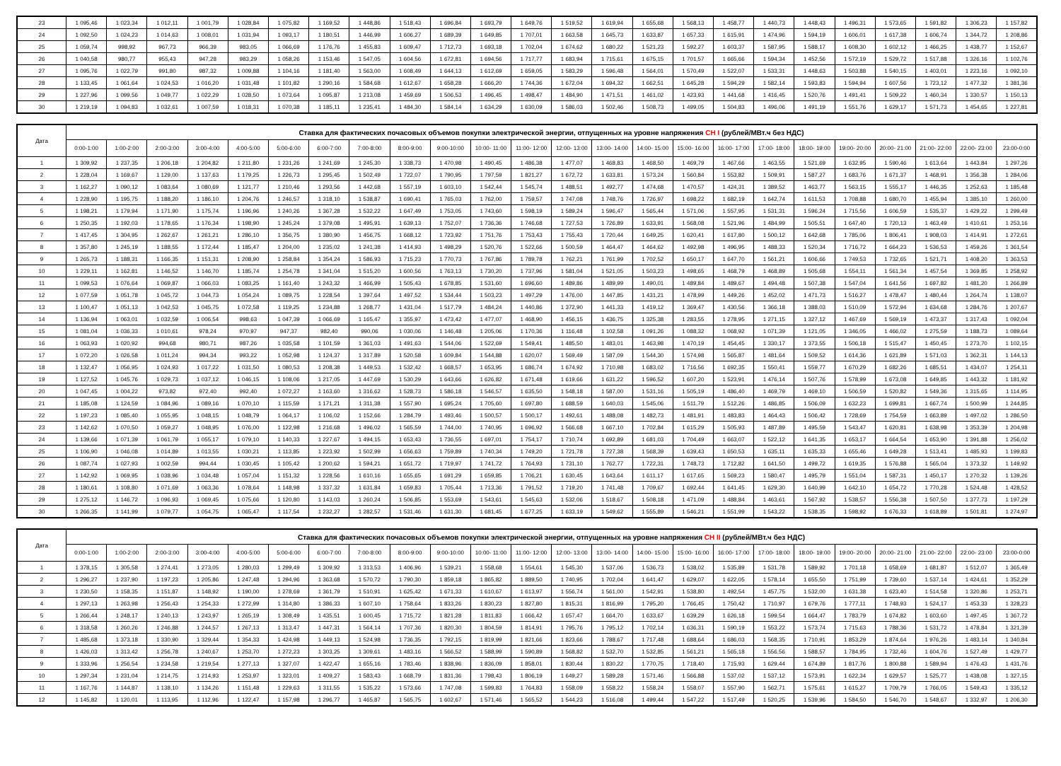| 23 | 1 095,46 | 1 023,34 | 1 012,11 | 1 001,79 | 1 028,84 | 1 075,82 | 1 169,52 | 1 448,86 | 1 518,43 | 1 696,84 | 1 693,79 | 1 649,76 | 1 519,52 | 1 619,94 | 1 655,68 | 1 568,13 | 1 458,77 | 1 440,73 | 1 448,43 | 1 496,31 | 1 573,65 | 1 591,82 | 1 306,23 | 1 157,82 |
| 24 | 1 092,50 | 1 024,23 | 1 014,63 | 1 008,01 | 1 031,94 | 1 093,17 | 1 180,51 | 1 446,99 | 1 606,27 | 1 689,39 | 1 649,85 | 1 707,01 | 1 663,58 | 1 645,73 | 1 633,87 | 1 657,33 | 1 615,91 | 1 474,96 | 1 594,19 | 1 606,01 | 1 617,38 | 1 606,74 | 1 344,72 | 1 208,86 |
| 25 | 1 059,74 | 998,92 | 967,73 | 966,39 | 983,05 | 1 066,69 | 1 176,76 | 1 455,83 | 1 609,47 | 1 712,73 | 1 693,18 | 1 702,04 | 1 674,62 | 1 680,22 | 1 521,23 | 1 592,27 | 1 603,37 | 1 587,95 | 1 588,17 | 1 608,30 | 1 602,12 | 1 466,25 | 1 438,77 | 1 152,67 |
| 26 | 1 040,58 | 980,77 | 955,43 | 947,28 | 983,29 | 1 058,26 | 1 153,46 | 1 547,05 | 1 604,56 | 1 672,81 | 1 694,56 | 1 717,77 | 1 683,94 | 1 715,61 | 1 675,15 | 1 701,57 | 1 665,66 | 1 594,34 | 1 452,56 | 1 572,19 | 1 529,72 | 1 517,88 | 1 326,16 | 1 102,76 |
| 27 | 1 095,76 | 1 022,79 | 991,80 | 987,32 | 1 009,88 | 1 104,16 | 1 181,40 | 1 563,00 | 1 608,49 | 1 644,13 | 1 612,69 | 1 659,05 | 1 583,29 | 1 596,48 | 1 564,01 | 1 570,49 | 1 522,07 | 1 533,31 | 1 448,63 | 1 503,88 | 1 540,15 | 1 403,01 | 1 223,16 | 1 092,10 |
| 28 | 1 133,45 | 1 061,64 | 1 024,53 | 1 016,20 | 1 031,48 | 1 101,82 | 1 290,16 | 1 584,68 | 1 612,67 | 1 658,28 | 1 666,20 | 1 744,36 | 1 672,04 | 1 694,32 | 1 662,51 | 1 645,28 | 1 594,29 | 1 582,14 | 1 593,83 | 1 594,94 | 1 607,56 | 1 723,12 | 1 477,32 | 1 381,36 |
| 29 | 1 227,96 | 1 099,56 | 1 049,77 | 1 022,29 | 1 028,50 | 1 073,64 | 1 095,87 | 1 213,08 | 1 459,69 | 1 506,53 | 1 496,45 | 1 498,47 | 1 484,90 | 1 471,51 | 1 461,02 | 1 423,93 | 1 441,68 | 1 416,45 | 1 520,76 | 1 491,41 | 1 509,22 | 1 460,34 | 1 330,57 | 1 150,13 |
| 30 | 1 219,19 | 1 094,83 | 1 032,61 | 1 007,59 | 1 018,31 | 1 070,38 | 1 185,11 | 1 235,41 | 1 484,30 | 1 584,14 | 1 634,29 | 1 630,09 | 1 586,03 | 1 502,46 | 1 508,73 | 1 499,05 | 1 504,83 | 1 496,06 | 1 491,19 | 1 551,76 | 1 629,17 | 1 571,73 | 1 454,65 | 1 227,81 |
| Дата | Ставка для фактических почасовых объемов покупки электрической энергии, отпущенных на уровне напряжения СН I (рублей/МВт.ч без НДС) | | | | | | | | | | | | | | | | | | | | | | | |
| --- | --- | --- | --- | --- | --- | --- | --- | --- | --- | --- | --- | --- | --- | --- | --- | --- | --- | --- | --- | --- | --- | --- | --- | --- |
| | 0:00-1:00 | 1:00-2:00 | 2:00-3:00 | 3:00-4:00 | 4:00-5:00 | 5:00-6:00 | 6:00-7:00 | 7:00-8:00 | 8:00-9:00 | 9:00-10:00 | 10:00- 11:00 | 11:00- 12:00 | 12:00- 13:00 | 13:00- 14:00 | 14:00- 15:00 | 15:00- 16:00 | 16:00- 17:00 | 17:00- 18:00 | 18:00- 19:00 | 19:00- 20:00 | 20:00- 21:00 | 21:00- 22:00 | 22:00- 23:00 | 23:00-0:00 |
| 1 | 1 309,92 | 1 237,35 | 1 206,18 | 1 204,82 | 1 211,80 | 1 231,26 | 1 241,69 | 1 245,30 | 1 338,73 | 1 470,98 | 1 490,45 | 1 486,38 | 1 477,07 | 1 468,83 | 1 468,50 | 1 469,79 | 1 467,66 | 1 463,55 | 1 521,69 | 1 632,95 | 1 590,46 | 1 613,64 | 1 443,84 | 1 297,26 |
| 2 | 1 228,04 | 1 169,67 | 1 129,00 | 1 137,63 | 1 179,25 | 1 226,73 | 1 295,45 | 1 502,49 | 1 722,07 | 1 790,95 | 1 797,59 | 1 821,27 | 1 672,72 | 1 633,81 | 1 573,24 | 1 560,84 | 1 553,82 | 1 509,91 | 1 587,27 | 1 683,76 | 1 671,37 | 1 468,91 | 1 356,38 | 1 284,06 |
| 3 | 1 162,27 | 1 090,12 | 1 083,64 | 1 080,69 | 1 121,77 | 1 210,46 | 1 293,56 | 1 442,68 | 1 557,19 | 1 603,10 | 1 542,44 | 1 545,74 | 1 488,51 | 1 492,77 | 1 474,68 | 1 470,57 | 1 424,31 | 1 389,52 | 1 463,77 | 1 563,15 | 1 555,17 | 1 446,35 | 1 252,63 | 1 185,48 |
| 4 | 1 228,90 | 1 195,75 | 1 188,20 | 1 186,10 | 1 204,76 | 1 246,57 | 1 318,10 | 1 538,87 | 1 690,41 | 1 765,03 | 1 762,00 | 1 759,57 | 1 747,08 | 1 748,76 | 1 726,97 | 1 698,22 | 1 682,19 | 1 642,74 | 1 611,53 | 1 708,88 | 1 680,70 | 1 455,94 | 1 385,10 | 1 260,00 |
| 5 | 1 198,21 | 1 179,94 | 1 171,90 | 1 175,74 | 1 196,96 | 1 240,26 | 1 367,28 | 1 532,22 | 1 647,49 | 1 753,05 | 1 743,60 | 1 598,19 | 1 589,24 | 1 596,47 | 1 565,44 | 1 571,06 | 1 557,95 | 1 531,31 | 1 596,24 | 1 715,56 | 1 606,59 | 1 535,37 | 1 429,22 | 1 299,49 |
| 6 | 1 250,35 | 1 192,03 | 1 178,65 | 1 176,34 | 1 198,90 | 1 245,24 | 1 379,08 | 1 495,91 | 1 639,13 | 1 752,07 | 1 736,36 | 1 746,68 | 1 727,53 | 1 726,89 | 1 633,91 | 1 568,08 | 1 521,96 | 1 484,99 | 1 505,51 | 1 647,40 | 1 720,13 | 1 463,49 | 1 410,61 | 1 253,16 |
| 7 | 1 417,45 | 1 304,95 | 1 262,67 | 1 261,21 | 1 286,10 | 1 356,75 | 1 380,90 | 1 456,75 | 1 668,12 | 1 723,92 | 1 751,76 | 1 753,43 | 1 755,43 | 1 720,44 | 1 649,25 | 1 620,41 | 1 617,80 | 1 500,12 | 1 642,68 | 1 785,06 | 1 806,41 | 1 908,03 | 1 414,91 | 1 272,61 |
| 8 | 1 357,80 | 1 245,19 | 1 188,55 | 1 172,44 | 1 185,47 | 1 204,00 | 1 235,02 | 1 241,38 | 1 414,93 | 1 498,29 | 1 520,76 | 1 522,66 | 1 500,59 | 1 464,47 | 1 464,62 | 1 492,98 | 1 496,95 | 1 488,33 | 1 520,34 | 1 716,72 | 1 664,23 | 1 536,53 | 1 459,26 | 1 361,54 |
| 9 | 1 265,73 | 1 188,31 | 1 166,35 | 1 151,31 | 1 208,90 | 1 258,84 | 1 354,24 | 1 586,93 | 1 715,23 | 1 770,73 | 1 767,86 | 1 789,78 | 1 762,21 | 1 761,99 | 1 702,52 | 1 650,17 | 1 647,70 | 1 561,21 | 1 606,66 | 1 749,53 | 1 732,65 | 1 521,71 | 1 408,20 | 1 363,53 |
| 10 | 1 229,11 | 1 162,81 | 1 146,52 | 1 146,70 | 1 185,74 | 1 254,78 | 1 341,04 | 1 515,20 | 1 600,56 | 1 763,13 | 1 730,20 | 1 737,96 | 1 581,04 | 1 521,05 | 1 503,23 | 1 498,65 | 1 468,79 | 1 468,89 | 1 505,68 | 1 554,11 | 1 561,34 | 1 457,54 | 1 369,85 | 1 258,92 |
| 11 | 1 099,53 | 1 076,64 | 1 069,87 | 1 066,03 | 1 083,25 | 1 161,40 | 1 243,32 | 1 466,99 | 1 505,43 | 1 678,85 | 1 531,60 | 1 696,60 | 1 489,86 | 1 489,99 | 1 490,01 | 1 489,84 | 1 489,67 | 1 494,48 | 1 507,38 | 1 547,04 | 1 641,56 | 1 697,82 | 1 481,20 | 1 266,89 |
| 12 | 1 077,59 | 1 051,78 | 1 045,72 | 1 044,73 | 1 054,24 | 1 089,75 | 1 228,54 | 1 397,64 | 1 497,52 | 1 534,44 | 1 503,23 | 1 497,29 | 1 476,00 | 1 447,85 | 1 431,21 | 1 478,99 | 1 449,26 | 1 452,02 | 1 471,73 | 1 516,27 | 1 478,47 | 1 480,44 | 1 264,74 | 1 138,07 |
| 13 | 1 100,47 | 1 051,13 | 1 042,53 | 1 045,75 | 1 072,58 | 1 119,25 | 1 234,88 | 1 268,77 | 1 431,04 | 1 517,79 | 1 484,24 | 1 440,86 | 1 372,90 | 1 441,33 | 1 419,12 | 1 369,47 | 1 430,56 | 1 366,18 | 1 388,03 | 1 510,09 | 1 572,94 | 1 634,68 | 1 284,76 | 1 207,67 |
| 14 | 1 136,94 | 1 063,01 | 1 032,59 | 1 006,54 | 998,63 | 1 047,39 | 1 066,69 | 1 165,47 | 1 355,97 | 1 473,42 | 1 477,07 | 1 468,90 | 1 456,15 | 1 436,75 | 1 325,38 | 1 283,55 | 1 278,95 | 1 271,15 | 1 327,12 | 1 467,69 | 1 569,19 | 1 473,37 | 1 317,43 | 1 092,04 |
| 15 | 1 081,04 | 1 036,33 | 1 010,61 | 978,24 | 970,97 | 947,37 | 982,40 | 990,06 | 1 030,06 | 1 146,48 | 1 205,06 | 1 170,36 | 1 116,48 | 1 102,58 | 1 091,26 | 1 088,32 | 1 068,92 | 1 071,39 | 1 121,05 | 1 346,05 | 1 466,02 | 1 275,59 | 1 188,73 | 1 089,64 |
| 16 | 1 063,93 | 1 020,92 | 994,68 | 980,71 | 987,26 | 1 035,58 | 1 101,59 | 1 361,03 | 1 491,63 | 1 544,06 | 1 522,69 | 1 549,41 | 1 485,50 | 1 483,01 | 1 463,98 | 1 470,19 | 1 454,45 | 1 330,17 | 1 373,55 | 1 506,18 | 1 515,47 | 1 450,45 | 1 273,70 | 1 102,15 |
| 17 | 1 072,20 | 1 026,58 | 1 011,24 | 994,34 | 993,22 | 1 052,98 | 1 124,37 | 1 317,89 | 1 520,58 | 1 609,84 | 1 544,88 | 1 620,07 | 1 569,49 | 1 587,09 | 1 544,30 | 1 574,98 | 1 565,87 | 1 481,64 | 1 509,52 | 1 614,36 | 1 621,89 | 1 571,03 | 1 362,31 | 1 144,13 |
| 18 | 1 132,47 | 1 056,95 | 1 024,93 | 1 017,22 | 1 031,50 | 1 080,53 | 1 208,38 | 1 449,53 | 1 532,42 | 1 668,57 | 1 653,95 | 1 686,74 | 1 674,92 | 1 710,98 | 1 683,02 | 1 716,56 | 1 692,35 | 1 550,41 | 1 559,77 | 1 670,29 | 1 682,26 | 1 685,51 | 1 434,07 | 1 254,11 |
| 19 | 1 127,52 | 1 045,76 | 1 029,73 | 1 037,12 | 1 046,15 | 1 108,06 | 1 217,05 | 1 447,69 | 1 530,29 | 1 643,66 | 1 626,82 | 1 671,48 | 1 619,66 | 1 631,22 | 1 596,52 | 1 607,20 | 1 523,91 | 1 476,14 | 1 507,76 | 1 578,99 | 1 673,08 | 1 649,85 | 1 443,32 | 1 181,92 |
| 20 | 1 047,45 | 1 004,22 | 973,82 | 972,40 | 992,40 | 1 072,27 | 1 163,60 | 1 316,62 | 1 528,73 | 1 586,18 | 1 546,57 | 1 635,50 | 1 548,18 | 1 587,00 | 1 531,16 | 1 505,19 | 1 486,40 | 1 469,79 | 1 469,10 | 1 506,59 | 1 520,82 | 1 549,36 | 1 315,65 | 1 114,95 |
| 21 | 1 185,08 | 1 124,59 | 1 084,96 | 1 089,16 | 1 070,10 | 1 115,59 | 1 171,21 | 1 311,38 | 1 557,90 | 1 695,24 | 1 705,60 | 1 697,80 | 1 688,59 | 1 640,03 | 1 545,06 | 1 511,79 | 1 512,26 | 1 486,85 | 1 506,09 | 1 632,23 | 1 699,81 | 1 667,74 | 1 500,99 | 1 244,85 |
| 22 | 1 197,23 | 1 085,40 | 1 055,95 | 1 048,15 | 1 048,79 | 1 064,17 | 1 106,02 | 1 152,66 | 1 284,79 | 1 493,46 | 1 500,57 | 1 500,17 | 1 492,61 | 1 488,08 | 1 482,73 | 1 481,91 | 1 483,83 | 1 464,43 | 1 506,42 | 1 728,69 | 1 754,59 | 1 663,89 | 1 497,02 | 1 286,50 |
| 23 | 1 142,62 | 1 070,50 | 1 059,27 | 1 048,95 | 1 076,00 | 1 122,98 | 1 216,68 | 1 496,02 | 1 565,59 | 1 744,00 | 1 740,95 | 1 696,92 | 1 566,68 | 1 667,10 | 1 702,84 | 1 615,29 | 1 505,93 | 1 487,89 | 1 495,59 | 1 543,47 | 1 620,81 | 1 638,98 | 1 353,39 | 1 204,98 |
| 24 | 1 139,66 | 1 071,39 | 1 061,79 | 1 055,17 | 1 079,10 | 1 140,33 | 1 227,67 | 1 494,15 | 1 653,43 | 1 736,55 | 1 697,01 | 1 754,17 | 1 710,74 | 1 692,89 | 1 681,03 | 1 704,49 | 1 663,07 | 1 522,12 | 1 641,35 | 1 653,17 | 1 664,54 | 1 653,90 | 1 391,88 | 1 256,02 |
| 25 | 1 106,90 | 1 046,08 | 1 014,89 | 1 013,55 | 1 030,21 | 1 113,85 | 1 223,92 | 1 502,99 | 1 656,63 | 1 759,89 | 1 740,34 | 1 749,20 | 1 721,78 | 1 727,38 | 1 568,39 | 1 639,43 | 1 650,53 | 1 635,11 | 1 635,33 | 1 655,46 | 1 649,28 | 1 513,41 | 1 485,93 | 1 199,83 |
| 26 | 1 087,74 | 1 027,93 | 1 002,59 | 994,44 | 1 030,45 | 1 105,42 | 1 200,62 | 1 594,21 | 1 651,72 | 1 719,97 | 1 741,72 | 1 764,93 | 1 731,10 | 1 762,77 | 1 722,31 | 1 748,73 | 1 712,82 | 1 641,50 | 1 499,72 | 1 619,35 | 1 576,88 | 1 565,04 | 1 373,32 | 1 149,92 |
| 27 | 1 142,92 | 1 069,95 | 1 038,96 | 1 034,48 | 1 057,04 | 1 151,32 | 1 228,56 | 1 610,16 | 1 655,65 | 1 691,29 | 1 659,85 | 1 706,21 | 1 630,45 | 1 643,64 | 1 611,17 | 1 617,65 | 1 569,23 | 1 580,47 | 1 495,79 | 1 551,04 | 1 587,31 | 1 450,17 | 1 270,32 | 1 139,26 |
| 28 | 1 180,61 | 1 108,80 | 1 071,69 | 1 063,36 | 1 078,64 | 1 148,98 | 1 337,32 | 1 631,84 | 1 659,83 | 1 705,44 | 1 713,36 | 1 791,52 | 1 719,20 | 1 741,48 | 1 709,67 | 1 692,44 | 1 641,45 | 1 629,30 | 1 640,99 | 1 642,10 | 1 654,72 | 1 770,28 | 1 524,48 | 1 428,52 |
| 29 | 1 275,12 | 1 146,72 | 1 096,93 | 1 069,45 | 1 075,66 | 1 120,80 | 1 143,03 | 1 260,24 | 1 506,85 | 1 553,69 | 1 543,61 | 1 545,63 | 1 532,06 | 1 518,67 | 1 508,18 | 1 471,09 | 1 488,84 | 1 463,61 | 1 567,92 | 1 538,57 | 1 556,38 | 1 507,50 | 1 377,73 | 1 197,29 |
| 30 | 1 266,35 | 1 141,99 | 1 079,77 | 1 054,75 | 1 065,47 | 1 117,54 | 1 232,27 | 1 282,57 | 1 531,46 | 1 631,30 | 1 681,45 | 1 677,25 | 1 633,19 | 1 549,62 | 1 555,89 | 1 546,21 | 1 551,99 | 1 543,22 | 1 538,35 | 1 598,92 | 1 676,33 | 1 618,89 | 1 501,81 | 1 274,97 |
| Дата | Ставка для фактических почасовых объемов покупки электрической энергии, отпущенных на уровне напряжения СН II (рублей/МВт.ч без НДС) | | | | | | | | | | | | | | | | | | | | | | | |
| --- | --- | --- | --- | --- | --- | --- | --- | --- | --- | --- | --- | --- | --- | --- | --- | --- | --- | --- | --- | --- | --- | --- | --- | --- |
| | 0:00-1:00 | 1:00-2:00 | 2:00-3:00 | 3:00-4:00 | 4:00-5:00 | 5:00-6:00 | 6:00-7:00 | 7:00-8:00 | 8:00-9:00 | 9:00-10:00 | 10:00- 11:00 | 11:00- 12:00 | 12:00- 13:00 | 13:00- 14:00 | 14:00- 15:00 | 15:00- 16:00 | 16:00- 17:00 | 17:00- 18:00 | 18:00- 19:00 | 19:00- 20:00 | 20:00- 21:00 | 21:00- 22:00 | 22:00- 23:00 | 23:00-0:00 |
| 1 | 1 378,15 | 1 305,58 | 1 274,41 | 1 273,05 | 1 280,03 | 1 299,49 | 1 309,92 | 1 313,53 | 1 406,96 | 1 539,21 | 1 558,68 | 1 554,61 | 1 545,30 | 1 537,06 | 1 536,73 | 1 538,02 | 1 535,89 | 1 531,78 | 1 589,92 | 1 701,18 | 1 658,69 | 1 681,87 | 1 512,07 | 1 365,49 |
| 2 | 1 296,27 | 1 237,90 | 1 197,23 | 1 205,86 | 1 247,48 | 1 294,96 | 1 363,68 | 1 570,72 | 1 790,30 | 1 859,18 | 1 865,82 | 1 889,50 | 1 740,95 | 1 702,04 | 1 641,47 | 1 629,07 | 1 622,05 | 1 578,14 | 1 655,50 | 1 751,99 | 1 739,60 | 1 537,14 | 1 424,61 | 1 352,29 |
| 3 | 1 230,50 | 1 158,35 | 1 151,87 | 1 148,92 | 1 190,00 | 1 278,69 | 1 361,79 | 1 510,91 | 1 625,42 | 1 671,33 | 1 610,67 | 1 613,97 | 1 556,74 | 1 561,00 | 1 542,91 | 1 538,80 | 1 492,54 | 1 457,75 | 1 532,00 | 1 631,38 | 1 623,40 | 1 514,58 | 1 320,86 | 1 253,71 |
| 4 | 1 297,13 | 1 263,98 | 1 256,43 | 1 254,33 | 1 272,99 | 1 314,80 | 1 386,33 | 1 607,10 | 1 758,64 | 1 833,26 | 1 830,23 | 1 827,80 | 1 815,31 | 1 816,99 | 1 795,20 | 1 766,45 | 1 750,42 | 1 710,97 | 1 679,76 | 1 777,11 | 1 748,93 | 1 524,17 | 1 453,33 | 1 328,23 |
| 5 | 1 266,44 | 1 248,17 | 1 240,13 | 1 243,97 | 1 265,19 | 1 308,49 | 1 435,51 | 1 600,45 | 1 715,72 | 1 821,28 | 1 811,83 | 1 666,42 | 1 657,47 | 1 664,70 | 1 633,67 | 1 639,29 | 1 626,18 | 1 599,54 | 1 664,47 | 1 783,79 | 1 674,82 | 1 603,60 | 1 497,45 | 1 367,72 |
| 6 | 1 318,58 | 1 260,26 | 1 246,88 | 1 244,57 | 1 267,13 | 1 313,47 | 1 447,31 | 1 564,14 | 1 707,36 | 1 820,30 | 1 804,59 | 1 814,91 | 1 795,76 | 1 795,12 | 1 702,14 | 1 636,31 | 1 590,19 | 1 553,22 | 1 573,74 | 1 715,63 | 1 788,36 | 1 531,72 | 1 478,84 | 1 321,39 |
| 7 | 1 485,68 | 1 373,18 | 1 330,90 | 1 329,44 | 1 354,33 | 1 424,98 | 1 449,13 | 1 524,98 | 1 736,35 | 1 792,15 | 1 819,99 | 1 821,66 | 1 823,66 | 1 788,67 | 1 717,48 | 1 688,64 | 1 686,03 | 1 568,35 | 1 710,91 | 1 853,29 | 1 874,64 | 1 976,26 | 1 483,14 | 1 340,84 |
| 8 | 1 426,03 | 1 313,42 | 1 256,78 | 1 240,67 | 1 253,70 | 1 272,23 | 1 303,25 | 1 309,61 | 1 483,16 | 1 566,52 | 1 588,99 | 1 590,89 | 1 568,82 | 1 532,70 | 1 532,85 | 1 561,21 | 1 565,18 | 1 556,56 | 1 588,57 | 1 784,95 | 1 732,46 | 1 604,76 | 1 527,49 | 1 429,77 |
| 9 | 1 333,96 | 1 256,54 | 1 234,58 | 1 219,54 | 1 277,13 | 1 327,07 | 1 422,47 | 1 655,16 | 1 783,46 | 1 838,96 | 1 836,09 | 1 858,01 | 1 830,44 | 1 830,22 | 1 770,75 | 1 718,40 | 1 715,93 | 1 629,44 | 1 674,89 | 1 817,76 | 1 800,88 | 1 589,94 | 1 476,43 | 1 431,76 |
| 10 | 1 297,34 | 1 231,04 | 1 214,75 | 1 214,93 | 1 253,97 | 1 323,01 | 1 409,27 | 1 583,43 | 1 668,79 | 1 831,36 | 1 798,43 | 1 806,19 | 1 649,27 | 1 589,28 | 1 571,46 | 1 566,88 | 1 537,02 | 1 537,12 | 1 573,91 | 1 622,34 | 1 629,57 | 1 525,77 | 1 438,08 | 1 327,15 |
| 11 | 1 167,76 | 1 144,87 | 1 138,10 | 1 134,26 | 1 151,48 | 1 229,63 | 1 311,55 | 1 535,22 | 1 573,66 | 1 747,08 | 1 599,83 | 1 764,83 | 1 558,09 | 1 558,22 | 1 558,24 | 1 558,07 | 1 557,90 | 1 562,71 | 1 575,61 | 1 615,27 | 1 709,79 | 1 766,05 | 1 549,43 | 1 335,12 |
| 12 | 1 145,82 | 1 120,01 | 1 113,95 | 1 112,96 | 1 122,47 | 1 157,98 | 1 296,77 | 1 465,87 | 1 565,75 | 1 602,67 | 1 571,46 | 1 565,52 | 1 544,23 | 1 516,08 | 1 499,44 | 1 547,22 | 1 517,49 | 1 520,25 | 1 539,96 | 1 584,50 | 1 546,70 | 1 548,67 | 1 332,97 | 1 206,30 |